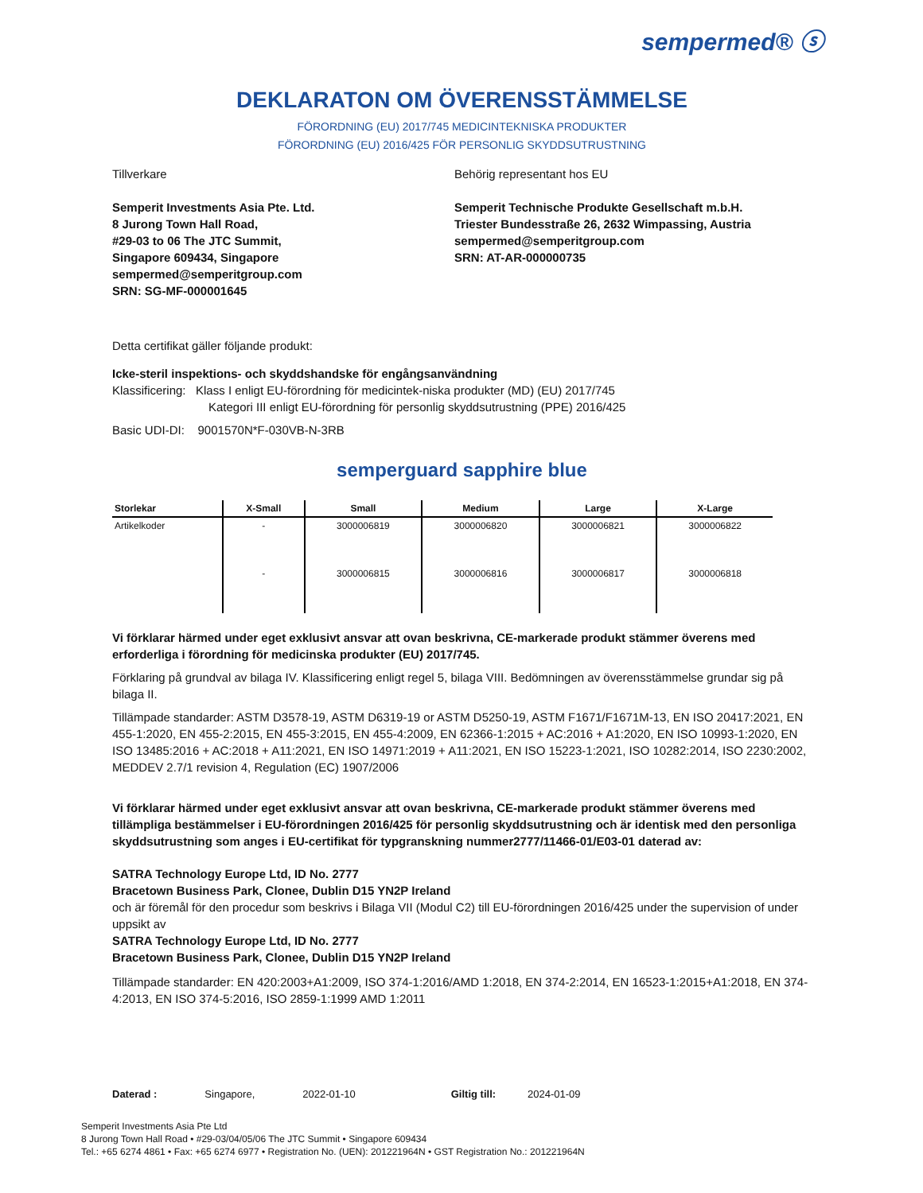sempermed® ⓢ
DEKLARATON OM ÖVERENSSTÄMMELSE
FÖRORDNING (EU) 2017/745 MEDICINTEKNISKA PRODUKTER
FÖRORDNING (EU) 2016/425 FÖR PERSONLIG SKYDDSUTRUSTNING
Tillverkare
Semperit Investments Asia Pte. Ltd.
8 Jurong Town Hall Road,
#29-03 to 06 The JTC Summit,
Singapore 609434, Singapore
sempermed@semperitgroup.com
SRN: SG-MF-000001645
Behörig representant hos EU
Semperit Technische Produkte Gesellschaft m.b.H.
Triester Bundesstraße 26, 2632 Wimpassing, Austria
sempermed@semperitgroup.com
SRN: AT-AR-000000735
Detta certifikat gäller följande produkt:
Icke-steril inspektions- och skyddshandske för engångsanvändning
Klassificering: Klass I enligt EU-förordning för medicintek-niska produkter (MD) (EU) 2017/745
Kategori III enligt EU-förordning för personlig skyddsutrustning (PPE) 2016/425
Basic UDI-DI: 9001570N*F-030VB-N-3RB
semperguard sapphire blue
| Storlekar | X-Small | Small | Medium | Large | X-Large |
| --- | --- | --- | --- | --- | --- |
| Artikelkoder | - | 3000006819 | 3000006820 | 3000006821 | 3000006822 |
| | - | 3000006815 | 3000006816 | 3000006817 | 3000006818 |
Vi förklarar härmed under eget exklusivt ansvar att ovan beskrivna, CE-markerade produkt stämmer överens med erforderliga i förordning för medicinska produkter (EU) 2017/745.
Förklaring på grundval av bilaga IV. Klassificering enligt regel 5, bilaga VIII. Bedömningen av överensstämmelse grundar sig på bilaga II.
Tillämpade standarder: ASTM D3578-19, ASTM D6319-19 or ASTM D5250-19, ASTM F1671/F1671M-13, EN ISO 20417:2021, EN 455-1:2020, EN 455-2:2015, EN 455-3:2015, EN 455-4:2009, EN 62366-1:2015 + AC:2016 + A1:2020, EN ISO 10993-1:2020, EN ISO 13485:2016 + AC:2018 + A11:2021, EN ISO 14971:2019 + A11:2021, EN ISO 15223-1:2021, ISO 10282:2014, ISO 2230:2002, MEDDEV 2.7/1 revision 4, Regulation (EC) 1907/2006
Vi förklarar härmed under eget exklusivt ansvar att ovan beskrivna, CE-markerade produkt stämmer överens med tillämpliga bestämmelser i EU-förordningen 2016/425 för personlig skyddsutrustning och är identisk med den personliga skyddsutrustning som anges i EU-certifikat för typgranskning nummer2777/11466-01/E03-01 daterad av:
SATRA Technology Europe Ltd, ID No. 2777
Bracetown Business Park, Clonee, Dublin D15 YN2P Ireland
och är föremål för den procedur som beskrivs i Bilaga VII (Modul C2) till EU-förordningen 2016/425 under the supervision of under uppsikt av
SATRA Technology Europe Ltd, ID No. 2777
Bracetown Business Park, Clonee, Dublin D15 YN2P Ireland
Tillämpade standarder: EN 420:2003+A1:2009, ISO 374-1:2016/AMD 1:2018, EN 374-2:2014, EN 16523-1:2015+A1:2018, EN 374-4:2013, EN ISO 374-5:2016, ISO 2859-1:1999 AMD 1:2011
Daterad : Singapore, 2022-01-10 Giltig till: 2024-01-09
Semperit Investments Asia Pte Ltd
8 Jurong Town Hall Road • #29-03/04/05/06 The JTC Summit • Singapore 609434
Tel.: +65 6274 4861 • Fax: +65 6274 6977 • Registration No. (UEN): 201221964N • GST Registration No.: 201221964N